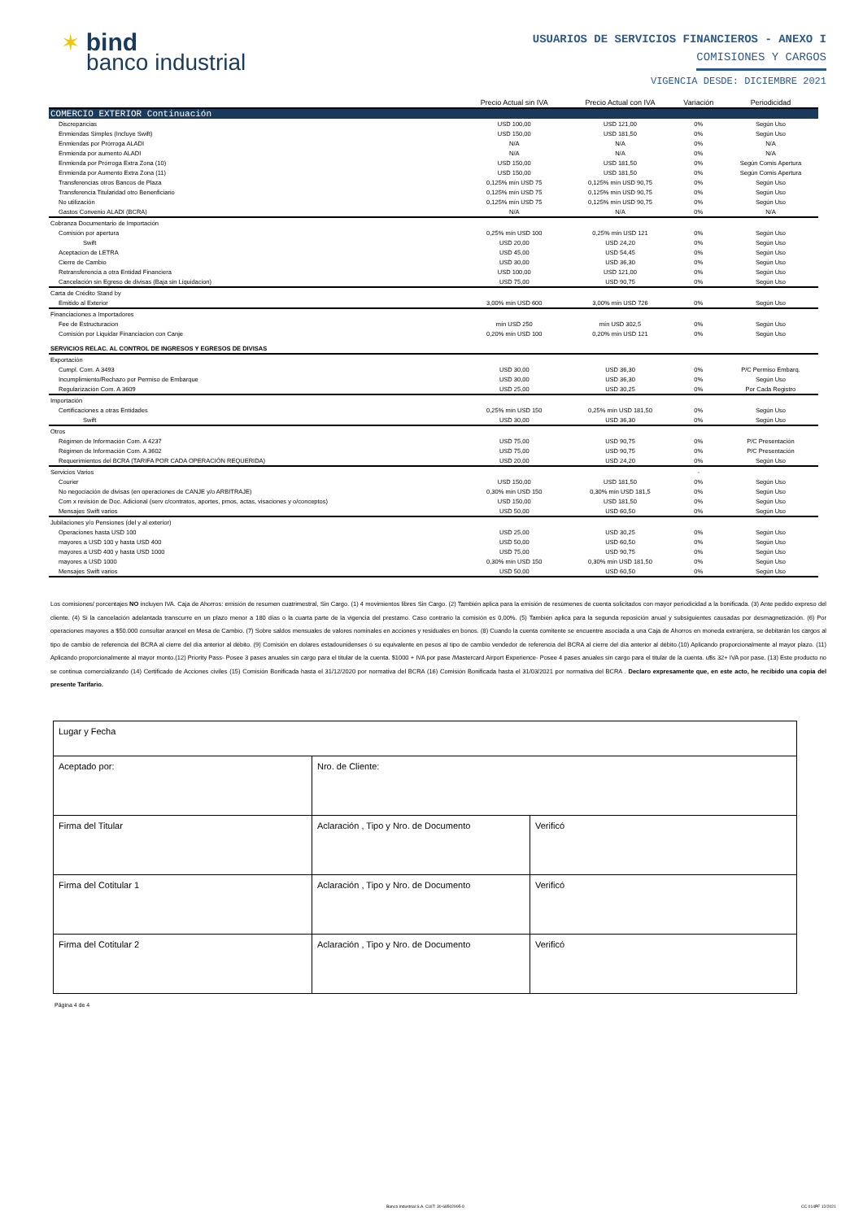✶ bind
banco industrial
USUARIOS DE SERVICIOS FINANCIEROS - ANEXO I
COMISIONES Y CARGOS
VIGENCIA DESDE: DICIEMBRE 2021
| | Precio Actual sin IVA | Precio Actual con IVA | Variación | Periodicidad |
| --- | --- | --- | --- | --- |
| COMERCIO EXTERIOR Continuación | | | | |
| Discrepancias | USD 100,00 | USD 121,00 | 0% | Según Uso |
| Enmiendas Simples (Incluye Swift) | USD 150,00 | USD 181,50 | 0% | Según Uso |
| Enmiendas por Prórroga ALADI | N/A | N/A | 0% | N/A |
| Enmienda por aumento ALADI | N/A | N/A | 0% | N/A |
| Enmienda por Prórroga Extra Zona (10) | USD 150,00 | USD 181,50 | 0% | Según Comis Apertura |
| Enmienda por Aumento Extra Zona (11) | USD 150,00 | USD 181,50 | 0% | Según Comis Apertura |
| Transferencias otros Bancos de Plaza | 0,125% mín USD 75 | 0,125% mín USD 90,75 | 0% | Según Uso |
| Transferencia Titularidad otro Benenficiario | 0,125% mín USD 75 | 0,125% mín USD 90,75 | 0% | Según Uso |
| No utilización | 0,125% mín USD 75 | 0,125% mín USD 90,75 | 0% | Según Uso |
| Gastos Convenio ALADI (BCRA) | N/A | N/A | 0% | N/A |
| Cobranza Documentario de Importación | | | | |
| Comisión por apertura | 0,25% mín USD 100 | 0,25% mín USD 121 | 0% | Según Uso |
| Swift | USD 20,00 | USD 24,20 | 0% | Según Uso |
| Aceptacion de LETRA | USD 45,00 | USD 54,45 | 0% | Según Uso |
| Cierre de Cambio | USD 30,00 | USD 36,30 | 0% | Según Uso |
| Retransferencia a otra Entidad Financiera | USD 100,00 | USD 121,00 | 0% | Según Uso |
| Cancelación sin Egreso de divisas (Baja sin Liquidacion) | USD 75,00 | USD 90,75 | 0% | Según Uso |
| Carta de Crédito Stand by | | | | |
| Emitido al Exterior | 3,00% mín USD 600 | 3,00% mín USD 726 | 0% | Según Uso |
| Financiaciones a Importadores | | | | |
| Fee de Estructuracion | mín USD 250 | mín USD 302,5 | 0% | Según Uso |
| Comisión por Liquidar Financiacion con Canje | 0,20% mín USD 100 | 0,20% mín USD 121 | 0% | Según Uso |
| SERVICIOS RELAC. AL CONTROL DE INGRESOS Y EGRESOS DE DIVISAS | | | | |
| Exportación | | | | |
| Cumpl. Com. A 3493 | USD 30,00 | USD 36,30 | 0% | P/C Permiso Embarq. |
| Incumplimiento/Rechazo por Permiso de Embarque | USD 30,00 | USD 36,30 | 0% | Según Uso |
| Regularización Com. A 3609 | USD 25,00 | USD 30,25 | 0% | Por Cada Registro |
| Importación | | | | |
| Certificaciones a otras Entidades | 0,25% mín USD 150 | 0,25% mín USD 181,50 | 0% | Según Uso |
| Swift | USD 30,00 | USD 36,30 | 0% | Según Uso |
| Otros | | | | |
| Régimen de Información Com. A 4237 | USD 75,00 | USD 90,75 | 0% | P/C Presentación |
| Régimen de Información Com. A 3602 | USD 75,00 | USD 90,75 | 0% | P/C Presentación |
| Requerimientos del BCRA (TARIFA POR CADA OPERACIÓN REQUERIDA) | USD 20,00 | USD 24,20 | 0% | Según Uso |
| Servicios Varios | | | - | |
| Courier | USD 150,00 | USD 181,50 | 0% | Según Uso |
| No negociación de divisas (en operaciones de CANJE y/o ARBITRAJE) | 0,30% mín USD 150 | 0,30% mín USD 181,5 | 0% | Según Uso |
| Com x revisión de Doc. Adicional (serv c/contratos, aportes, pmos, actas, visaciones y o/conceptos) | USD 150,00 | USD 181,50 | 0% | Según Uso |
| Mensajes Swift varios | USD 50,00 | USD 60,50 | 0% | Según Uso |
| Jubilaciones y/o Pensiones (del y al exterior) | | | | |
| Operaciones hasta USD 100 | USD 25,00 | USD 30,25 | 0% | Según Uso |
| mayores a USD 100 y hasta USD 400 | USD 50,00 | USD 60,50 | 0% | Según Uso |
| mayores a USD 400 y hasta USD 1000 | USD 75,00 | USD 90,75 | 0% | Según Uso |
| mayores a USD 1000 | 0,30% mín USD 150 | 0,30% mín USD 181,50 | 0% | Según Uso |
| Mensajes Swift varios | USD 50,00 | USD 60,50 | 0% | Según Uso |
Los comisiones/ porcentajes NO incluyen IVA. Caja de Ahorros: emisión de resumen cuatrimestral, Sin Cargo. (1) 4 movimientos libres Sin Cargo. (2) También aplica para la emisión de resúmenes de cuenta solicitados con mayor periodicidad a la bonificada. (3) Ante pedido expreso del cliente. (4) Si la cancelación adelantada transcurre en un plazo menor a 180 días o la cuarta parte de la vigencia del prestamo. Caso contrario la comisión es 0,00%. (5) También aplica para la segunda reposición anual y subsiguientes causadas por desmagnetización. (6) Por operaciones mayores a $50.000 consultar arancel en Mesa de Cambio. (7) Sobre saldos mensuales de valores nominales en acciones y residuales en bonos. (8) Cuando la cuenta comitente se encuentre asociada a una Caja de Ahorros en moneda extranjera, se debitarán los cargos al tipo de cambio de referencia del BCRA al cierre del día anterior al débito. (9) Comisión en dolares estadounidenses ó su equivalente en pesos al tipo de cambio vendedor de referencia del BCRA al cierre del día anterior al débito.(10) Aplicando proporcionalmente al mayor plazo. (11) Aplicando proporcionalmente al mayor monto.(12) Priority Pass- Posee 3 pases anuales sin cargo para el titular de la cuenta. $1000 + IVA por pase /Mastercard Airport Experience- Posee 4 pases anuales sin cargo para el titular de la cuenta. u$s 32+ IVA por pase. (13) Este producto no se continua comercializando (14) Certificado de Acciones civiles (15) Comisión Bonificada hasta el 31/12/2020 por normativa del BCRA (16) Comisión Bonificada hasta el 31/03/2021 por normativa del BCRA . Declaro expresamente que, en este acto, he recibido una copia del presente Tarifario.
| Lugar y Fecha | | |
| Aceptado por: | Nro. de Cliente: | |
| Firma del Titular | Aclaración , Tipo y Nro. de Documento | Verificó |
| Firma del Cotitular 1 | Aclaración , Tipo y Nro. de Documento | Verificó |
| Firma del Cotitular 2 | Aclaración , Tipo y Nro. de Documento | Verificó |
Página 4 de 4
Banco Industrial S.A. CUIT: 30-68502995-9
CC 014PF 12/2021